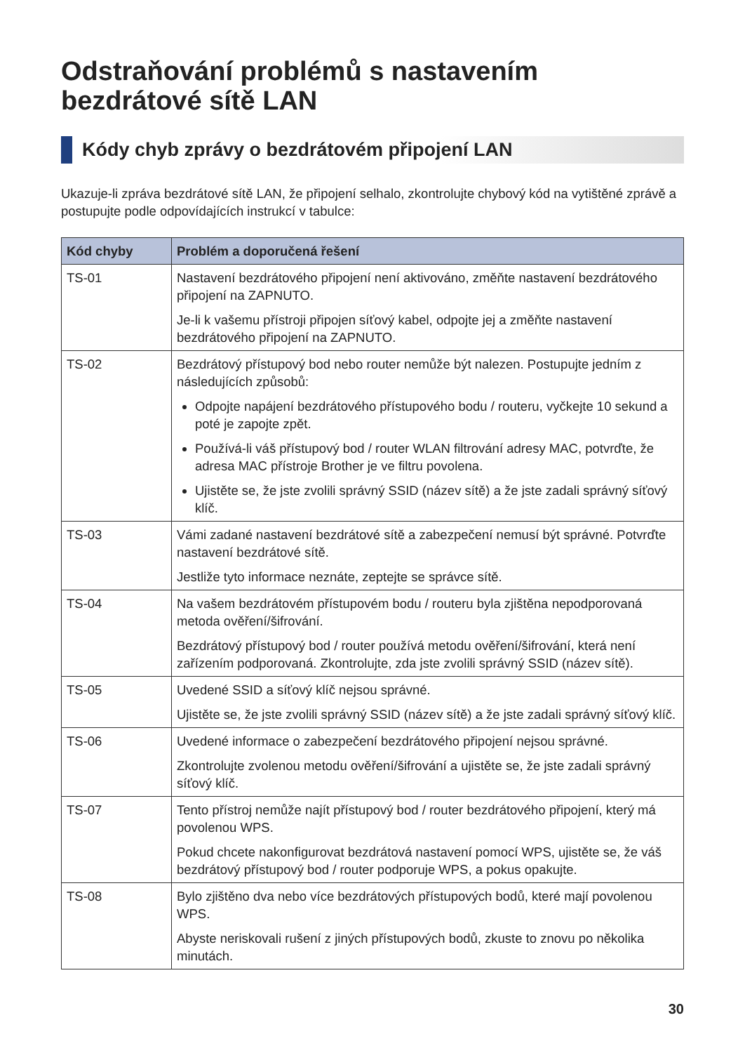Odstraňování problémů s nastavením bezdrátové sítě LAN
Kódy chyb zprávy o bezdrátovém připojení LAN
Ukazuje-li zpráva bezdrátové sítě LAN, že připojení selhalo, zkontrolujte chybový kód na vytištěné zprávě a postupujte podle odpovídajících instrukcí v tabulce:
| Kód chyby | Problém a doporučená řešení |
| --- | --- |
| TS-01 | Nastavení bezdrátového připojení není aktivováno, změňte nastavení bezdrátového připojení na ZAPNUTO. Je-li k vašemu přístroji připojen síťový kabel, odpojte jej a změňte nastavení bezdrátového připojení na ZAPNUTO. |
| TS-02 | Bezdrátový přístupový bod nebo router nemůže být nalezen. Postupujte jedním z následujících způsobů: Odpojte napájení bezdrátového přístupového bodu / routeru, vyčkejte 10 sekund a poté je zapojte zpět. Používá-li váš přístupový bod / router WLAN filtrování adresy MAC, potvrďte, že adresa MAC přístroje Brother je ve filtru povolena. Ujistěte se, že jste zvolili správný SSID (název sítě) a že jste zadali správný síťový klíč. |
| TS-03 | Vámi zadané nastavení bezdrátové sítě a zabezpečení nemusí být správné. Potvrďte nastavení bezdrátové sítě. Jestliže tyto informace neznáte, zeptejte se správce sítě. |
| TS-04 | Na vašem bezdrátovém přístupovém bodu / routeru byla zjištěna nepodporovaná metoda ověření/šifrování. Bezdrátový přístupový bod / router používá metodu ověření/šifrování, která není zařízením podporovaná. Zkontrolujte, zda jste zvolili správný SSID (název sítě). |
| TS-05 | Uvedené SSID a síťový klíč nejsou správné. Ujistěte se, že jste zvolili správný SSID (název sítě) a že jste zadali správný síťový klíč. |
| TS-06 | Uvedené informace o zabezpečení bezdrátového připojení nejsou správné. Zkontrolujte zvolenou metodu ověření/šifrování a ujistěte se, že jste zadali správný síťový klíč. |
| TS-07 | Tento přístroj nemůže najít přístupový bod / router bezdrátového připojení, který má povolenou WPS. Pokud chcete nakonfigurovat bezdrátová nastavení pomocí WPS, ujistěte se, že váš bezdrátový přístupový bod / router podporuje WPS, a pokus opakujte. |
| TS-08 | Bylo zjištěno dva nebo více bezdrátových přístupových bodů, které mají povolenou WPS. Abyste neriskovali rušení z jiných přístupových bodů, zkuste to znovu po několika minutách. |
30